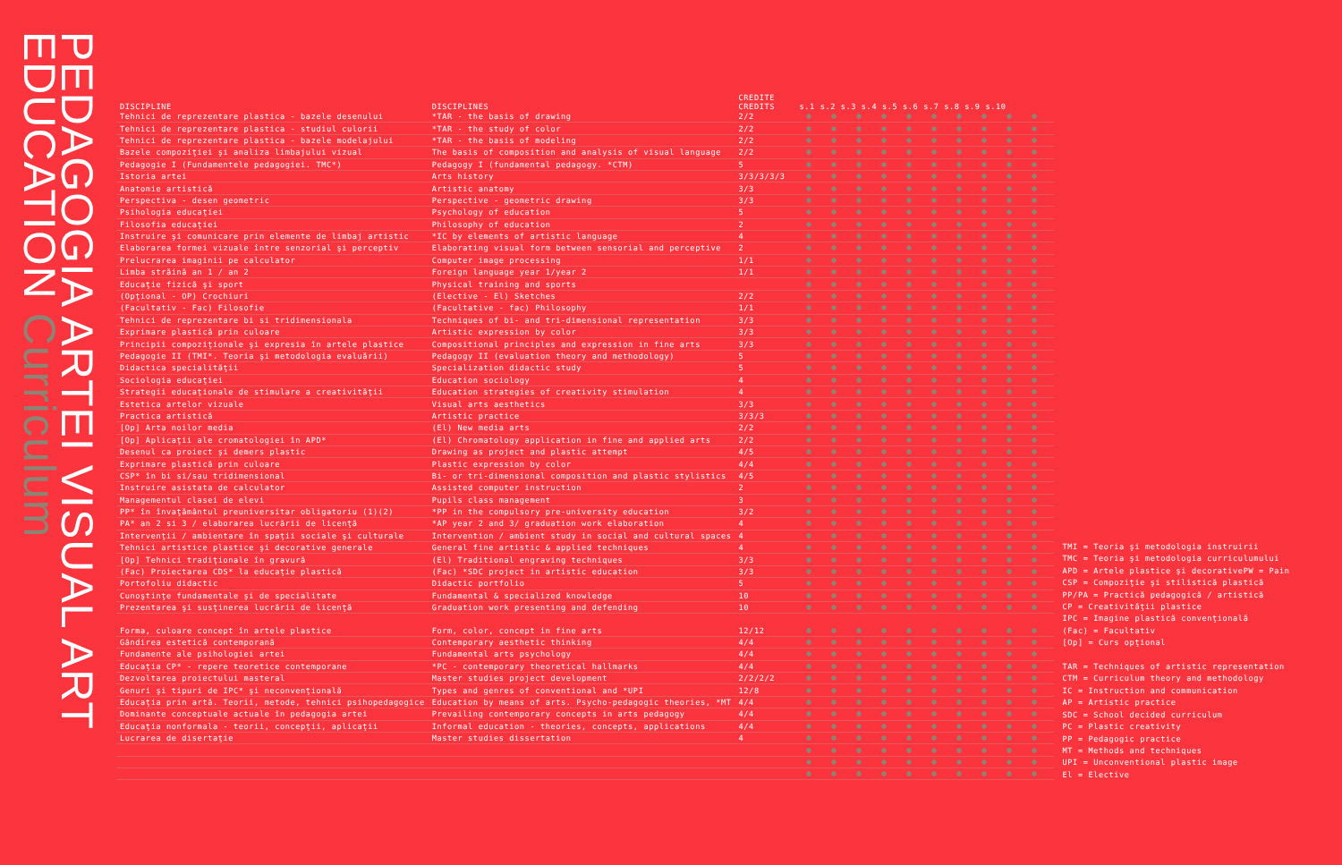PEDAGOGIA ARTEI VISUAL ART EDUCATION Curriculum
| DISCIPLINE | DISCIPLINES | CREDITE CREDITS | s.1 s.2 s.3 s.4 s.5 s.6 s.7 s.8 s.9 s.10 |
| --- | --- | --- | --- |
| Tehnici de reprezentare plastica - bazele desenului | *TAR - the basis of drawing | 2/2 | |
| Tehnici de reprezentare plastica - studiul culorii | *TAR - the study of color | 2/2 | |
| Tehnici de reprezentare plastica - bazele modelajului | *TAR - the basis of modeling | 2/2 | |
| Bazele compoziţiei şi analiza limbajului vizual | The basis of composition and analysis of visual language | 2/2 | |
| Pedagogie I (Fundamentele pedagogiei. TMC*) | Pedagogy I (fundamental pedagogy. *CTM) | 5 | |
| Istoria artei | Arts history | 3/3/3/3/3 | |
| Anatomie artistică | Artistic anatomy | 3/3 | |
| Perspectiva - desen geometric | Perspective - geometric drawing | 3/3 | |
| Psihologia educaţiei | Psychology of education | 5 | |
| Filosofia educaţiei | Philosophy of education | 2 | |
| Instruire şi comunicare prin elemente de limbaj artistic | *IC by elements of artistic language | 4 | |
| Elaborarea formei vizuale între senzorial şi perceptiv | Elaborating visual form between sensorial and perceptive | 2 | |
| Prelucrarea imaginii pe calculator | Computer image processing | 1/1 | |
| Limba străină an 1 / an 2 | Foreign language year 1/year 2 | 1/1 | |
| Educaţie fizică şi sport | Physical training and sports | | |
| (Opţional - OP) Crochiuri | (Elective - El) Sketches | 2/2 | |
| (Facultativ - Fac) Filosofie | (Facultative - fac) Philosophy | 1/1 | |
| Tehnici de reprezentare bi si tridimensionala | Techniques of bi- and tri-dimensional representation | 3/3 | |
| Exprimare plastică prin culoare | Artistic expression by color | 3/3 | |
| Principii compoziţionale şi expresia în artele plastice | Compositional principles and expression in fine arts | 3/3 | |
| Pedagogie II (TMI*. Teoria şi metodologia evaluării) | Pedagogy II (evaluation theory and methodology) | 5 | |
| Didactica specialităţii | Specialization didactic study | 5 | |
| Sociologia educaţiei | Education sociology | 4 | |
| Strategii educaţionale de stimulare a creativităţii | Education strategies of creativity stimulation | 4 | |
| Estetica artelor vizuale | Visual arts aesthetics | 3/3 | |
| Practica artistică | Artistic practice | 3/3/3 | |
| [Op] Arta noilor media | (El) New media arts | 2/2 | |
| [Op] Aplicaţii ale cromatologiei în APD* | (El) Chromatology application in fine and applied arts | 2/2 | |
| Desenul ca proiect şi demers plastic | Drawing as project and plastic attempt | 4/5 | |
| Exprimare plastică prin culoare | Plastic expression by color | 4/4 | |
| CSP* în bi si/sau tridimensional | Bi- or tri-dimensional composition and plastic stylistics | 4/5 | |
| Instruire asistata de calculator | Assisted computer instruction | 2 | |
| Managementul clasei de elevi | Pupils class management | 3 | |
| PP* în învaţământul preuniversitar obligatoriu (1)(2) | *PP in the compulsory pre-university education | 3/2 | |
| PA* an 2 si 3 / elaborarea lucrării de licenţă | *AP year 2 and 3/ graduation work elaboration | 4 | |
| Intervenţii / ambientare în spaţii sociale şi culturale | Intervention / ambient study in social and cultural spaces | 4 | |
| Tehnici artistice plastice şi decorative generale | General fine artistic & applied techniques | 4 | |
| [Op] Tehnici tradiţionale în gravură | (El) Traditional engraving techniques | 3/3 | |
| (Fac) Proiectarea CDS* la educaţie plastică | (Fac) *SDC project in artistic education | 3/3 | |
| Portofoliu didactic | Didactic portfolio | 5 | |
| Cunoştinţe fundamentale şi de specialitate | Fundamental & specialized knowledge | 10 | |
| Prezentarea şi susţinerea lucrării de licenţă | Graduation work presenting and defending | 10 | |
| Forma, culoare concept în artele plastice | Form, color, concept in fine arts | 12/12 | |
| Gândirea estetică contemporană | Contemporary aesthetic thinking | 4/4 | |
| Fundamente ale psihologiei artei | Fundamental arts psychology | 4/4 | |
| Educaţia CP* - repere teoretice contemporane | *PC - contemporary theoretical hallmarks | 4/4 | |
| Dezvoltarea proiectului masteral | Master studies project development | 2/2/2/2 | |
| Genuri şi tipuri de IPC* şi neconvenţională | Types and genres of conventional and *UPI | 12/8 | |
| Educaţia prin artă. Teorii, metode, tehnici psihopedagogice | Education by means of arts. Psycho-pedagogic theories, *MT | 4/4 | |
| Dominante conceptuale actuale în pedagogia artei | Prevailing contemporary concepts in arts pedagogy | 4/4 | |
| Educaţia nonformala - teorii, concepţii, aplicaţii | Informal education - theories, concepts, applications | 4/4 | |
| Lucrarea de disertaţie | Master studies dissertation | 4 | |
TMI = Teoria şi metodologia instruirii
TMC = Teoria şi metodologia curriculumului
APD = Artele plastice şi decorativePW = Pain
CSP = Compoziţie şi stilistică plastică
PP/PA = Practică pedagogică / artistică
CP = Creativităţii plastice
IPC = Imagine plastică convenţională
(Fac) = Facultativ
[Op] = Curs opţional
TAR = Techniques of artistic representation
CTM = Curriculum theory and methodology
IC = Instruction and communication
AP = Artistic practice
SDC = School decided curriculum
PC = Plastic creativity
PP = Pedagogic practice
MT = Methods and techniques
UPI = Unconventional plastic image
El = Elective